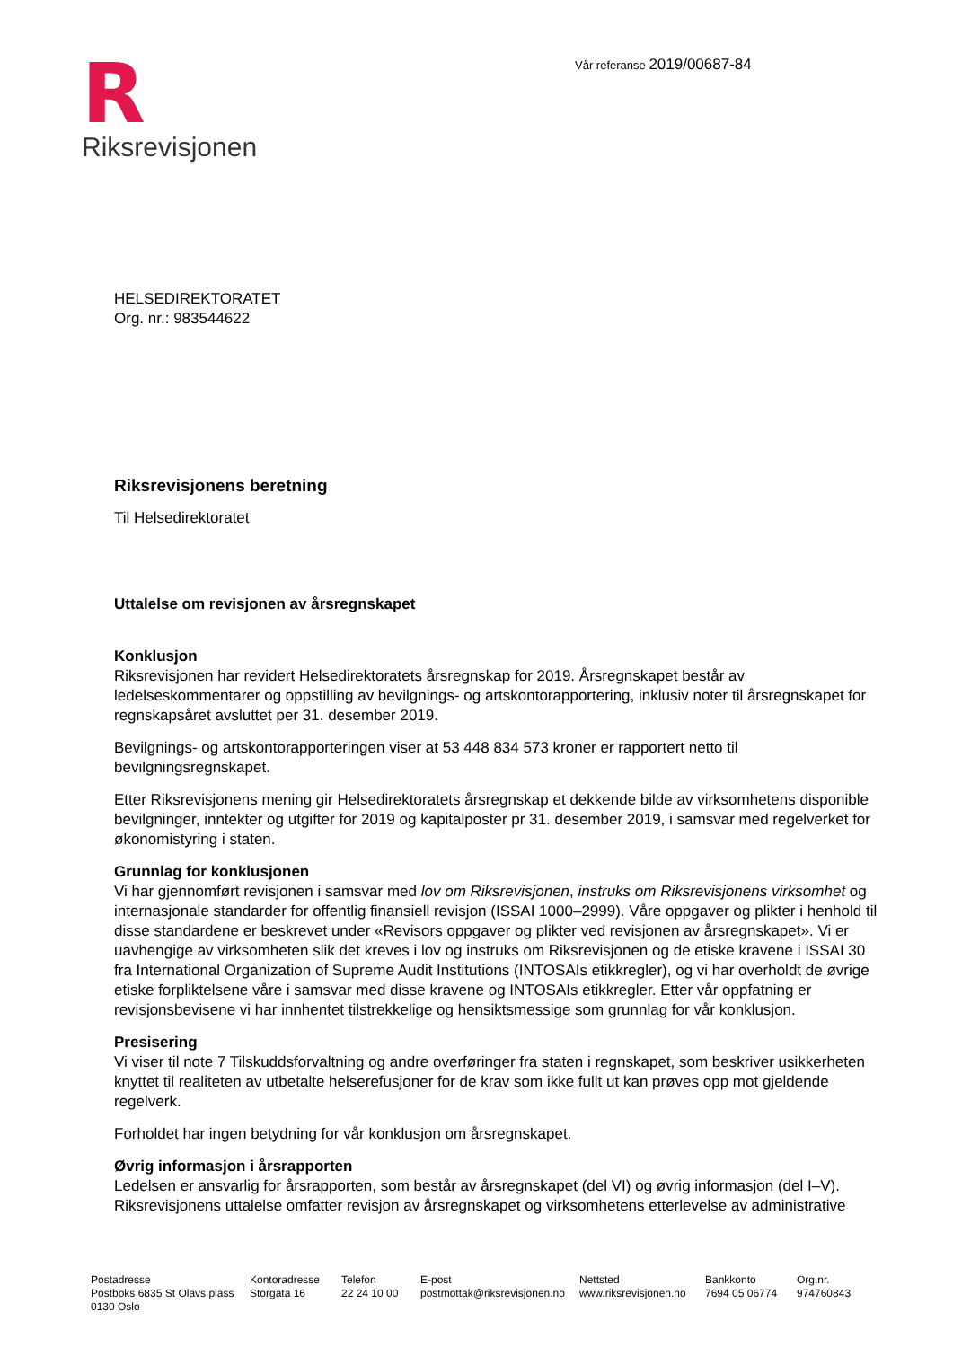R
Riksrevisjonen
Vår referanse 2019/00687-84
HELSEDIREKTORATET
Org. nr.: 983544622
Riksrevisjonens beretning
Til Helsedirektoratet
Uttalelse om revisjonen av årsregnskapet
Konklusjon
Riksrevisjonen har revidert Helsedirektoratets årsregnskap for 2019. Årsregnskapet består av ledelseskommentarer og oppstilling av bevilgnings- og artskontorapportering, inklusiv noter til årsregnskapet for regnskapsåret avsluttet per 31. desember 2019.
Bevilgnings- og artskontorapporteringen viser at 53 448 834 573 kroner er rapportert netto til bevilgningsregnskapet.
Etter Riksrevisjonens mening gir Helsedirektoratets årsregnskap et dekkende bilde av virksomhetens disponible bevilgninger, inntekter og utgifter for 2019 og kapitalposter pr 31. desember 2019, i samsvar med regelverket for økonomistyring i staten.
Grunnlag for konklusjonen
Vi har gjennomført revisjonen i samsvar med lov om Riksrevisjonen, instruks om Riksrevisjonens virksomhet og internasjonale standarder for offentlig finansiell revisjon (ISSAI 1000–2999). Våre oppgaver og plikter i henhold til disse standardene er beskrevet under «Revisors oppgaver og plikter ved revisjonen av årsregnskapet». Vi er uavhengige av virksomheten slik det kreves i lov og instruks om Riksrevisjonen og de etiske kravene i ISSAI 30 fra International Organization of Supreme Audit Institutions (INTOSAIs etikkregler), og vi har overholdt de øvrige etiske forpliktelsene våre i samsvar med disse kravene og INTOSAIs etikkregler. Etter vår oppfatning er revisjonsbevisene vi har innhentet tilstrekkelige og hensiktsmessige som grunnlag for vår konklusjon.
Presisering
Vi viser til note 7 Tilskuddsforvaltning og andre overføringer fra staten i regnskapet, som beskriver usikkerheten knyttet til realiteten av utbetalte helserefusjoner for de krav som ikke fullt ut kan prøves opp mot gjeldende regelverk.
Forholdet har ingen betydning for vår konklusjon om årsregnskapet.
Øvrig informasjon i årsrapporten
Ledelsen er ansvarlig for årsrapporten, som består av årsregnskapet (del VI) og øvrig informasjon (del I–V). Riksrevisjonens uttalelse omfatter revisjon av årsregnskapet og virksomhetens etterlevelse av administrative
Postadresse
Postboks 6835 St Olavs plass
0130 Oslo
Kontoradresse
Storgata 16
Telefon
22 24 10 00
E-post
postmottak@riksrevisjonen.no
Nettsted
www.riksrevisjonen.no
Bankkonto
7694 05 06774
Org.nr.
974760843